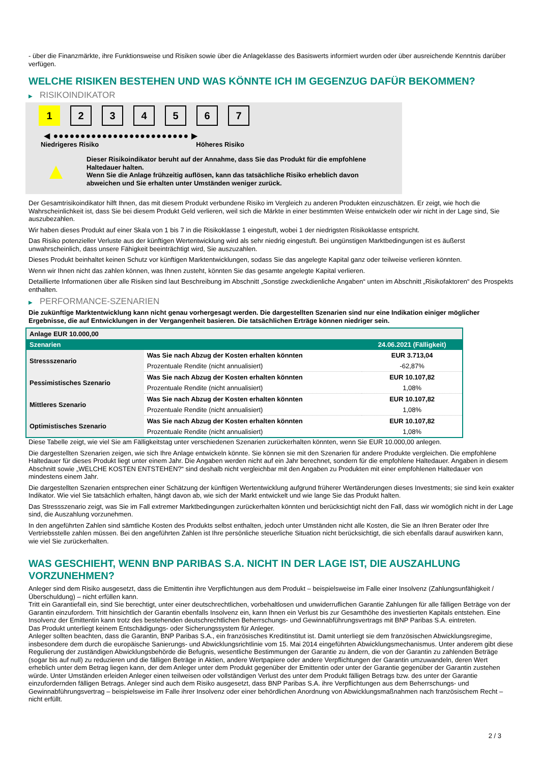- über die Finanzmärkte, ihre Funktionsweise und Risiken sowie über die Anlageklasse des Basiswerts informiert wurden oder über ausreichende Kenntnis darüber verfügen.
WELCHE RISIKEN BESTEHEN UND WAS KÖNNTE ICH IM GEGENZUG DAFÜR BEKOMMEN?
▶ RISIKOINDIKATOR
1 2 3 4 5 6 7
◀ ●●●●●●●●●●●●●●●●●●●●●●●●● ▶
Niedrigeres Risiko Höheres Risiko
▲
Dieser Risikoindikator beruht auf der Annahme, dass Sie das Produkt für die empfohlene Haltedauer halten.
Wenn Sie die Anlage frühzeitig auflösen, kann das tatsächliche Risiko erheblich davon abweichen und Sie erhalten unter Umständen weniger zurück.
Der Gesamtrisikoindikator hilft Ihnen, das mit diesem Produkt verbundene Risiko im Vergleich zu anderen Produkten einzuschätzen. Er zeigt, wie hoch die Wahrscheinlichkeit ist, dass Sie bei diesem Produkt Geld verlieren, weil sich die Märkte in einer bestimmten Weise entwickeln oder wir nicht in der Lage sind, Sie auszubezahlen.
Wir haben dieses Produkt auf einer Skala von 1 bis 7 in die Risikoklasse 1 eingestuft, wobei 1 der niedrigsten Risikoklasse entspricht.
Das Risiko potenzieller Verluste aus der künftigen Wertentwicklung wird als sehr niedrig eingestuft. Bei ungünstigen Marktbedingungen ist es äußerst unwahrscheinlich, dass unsere Fähigkeit beeinträchtigt wird, Sie auszuzahlen.
Dieses Produkt beinhaltet keinen Schutz vor künftigen Marktentwicklungen, sodass Sie das angelegte Kapital ganz oder teilweise verlieren könnten.
Wenn wir Ihnen nicht das zahlen können, was Ihnen zusteht, könnten Sie das gesamte angelegte Kapital verlieren.
Detaillierte Informationen über alle Risiken sind laut Beschreibung im Abschnitt „Sonstige zweckdienliche Angaben“ unten im Abschnitt „Risikofaktoren“ des Prospekts enthalten.
▶ PERFORMANCE-SZENARIEN
Die zukünftige Marktentwicklung kann nicht genau vorhergesagt werden. Die dargestellten Szenarien sind nur eine Indikation einiger möglicher Ergebnisse, die auf Entwicklungen in der Vergangenheit basieren. Die tatsächlichen Erträge können niedriger sein.
| Anlage EUR 10.000,00 | | |
| Szenarien | | 24.06.2021 (Fälligkeit) |
| Stressszenario | Was Sie nach Abzug der Kosten erhalten könnten | EUR 3.713,04 |
| | Prozentuale Rendite (nicht annualisiert) | -62,87% |
| Pessimistisches Szenario | Was Sie nach Abzug der Kosten erhalten könnten | EUR 10.107,82 |
| | Prozentuale Rendite (nicht annualisiert) | 1,08% |
| Mittleres Szenario | Was Sie nach Abzug der Kosten erhalten könnten | EUR 10.107,82 |
| | Prozentuale Rendite (nicht annualisiert) | 1,08% |
| Optimistisches Szenario | Was Sie nach Abzug der Kosten erhalten könnten | EUR 10.107,82 |
| | Prozentuale Rendite (nicht annualisiert) | 1,08% |
Diese Tabelle zeigt, wie viel Sie am Fälligkeitstag unter verschiedenen Szenarien zurückerhalten könnten, wenn Sie EUR 10.000,00 anlegen.
Die dargestellten Szenarien zeigen, wie sich Ihre Anlage entwickeln könnte. Sie können sie mit den Szenarien für andere Produkte vergleichen. Die empfohlene Haltedauer für dieses Produkt liegt unter einem Jahr. Die Angaben werden nicht auf ein Jahr berechnet, sondern für die empfohlene Haltedauer. Angaben in diesem Abschnitt sowie „WELCHE KOSTEN ENTSTEHEN?“ sind deshalb nicht vergleichbar mit den Angaben zu Produkten mit einer empfohlenen Haltedauer von mindestens einem Jahr.
Die dargestellten Szenarien entsprechen einer Schätzung der künftigen Wertentwicklung aufgrund früherer Wertänderungen dieses Investments; sie sind kein exakter Indikator. Wie viel Sie tatsächlich erhalten, hängt davon ab, wie sich der Markt entwickelt und wie lange Sie das Produkt halten.
Das Stressszenario zeigt, was Sie im Fall extremer Marktbedingungen zurückerhalten könnten und berücksichtigt nicht den Fall, dass wir womöglich nicht in der Lage sind, die Auszahlung vorzunehmen.
In den angeführten Zahlen sind sämtliche Kosten des Produkts selbst enthalten, jedoch unter Umständen nicht alle Kosten, die Sie an Ihren Berater oder Ihre Vertriebsstelle zahlen müssen. Bei den angeführten Zahlen ist Ihre persönliche steuerliche Situation nicht berücksichtigt, die sich ebenfalls darauf auswirken kann, wie viel Sie zurückerhalten.
WAS GESCHIEHT, WENN BNP PARIBAS S.A. NICHT IN DER LAGE IST, DIE AUSZAHLUNG VORZUNEHMEN?
Anleger sind dem Risiko ausgesetzt, dass die Emittentin ihre Verpflichtungen aus dem Produkt – beispielsweise im Falle einer Insolvenz (Zahlungsunfähigkeit / Überschuldung) – nicht erfüllen kann.
Tritt ein Garantiefall ein, sind Sie berechtigt, unter einer deutschrechtlichen, vorbehaltlosen und unwiderruflichen Garantie Zahlungen für alle fälligen Beträge von der Garantin einzufordern. Tritt hinsichtlich der Garantin ebenfalls Insolvenz ein, kann Ihnen ein Verlust bis zur Gesamthöhe des investierten Kapitals entstehen. Eine Insolvenz der Emittentin kann trotz des bestehenden deutschrechtlichen Beherrschungs- und Gewinnabführungsvertrags mit BNP Paribas S.A. eintreten.
Das Produkt unterliegt keinem Entschädigungs- oder Sicherungssystem für Anleger.
Anleger sollten beachten, dass die Garantin, BNP Paribas S.A., ein französisches Kreditinstitut ist. Damit unterliegt sie dem französischen Abwicklungsregime, insbesondere dem durch die europäische Sanierungs- und Abwicklungsrichtlinie vom 15. Mai 2014 eingeführten Abwicklungsmechanismus. Unter anderem gibt diese Regulierung der zuständigen Abwicklungsbehörde die Befugnis, wesentliche Bestimmungen der Garantie zu ändern, die von der Garantin zu zahlenden Beträge (sogar bis auf null) zu reduzieren und die fälligen Beträge in Aktien, andere Wertpapiere oder andere Verpflichtungen der Garantin umzuwandeln, deren Wert erheblich unter dem Betrag liegen kann, der dem Anleger unter dem Produkt gegenüber der Emittentin oder unter der Garantie gegenüber der Garantin zustehen würde. Unter Umständen erleiden Anleger einen teilweisen oder vollständigen Verlust des unter dem Produkt fälligen Betrags bzw. des unter der Garantie einzufordernden fälligen Betrags. Anleger sind auch dem Risiko ausgesetzt, dass BNP Paribas S.A. ihre Verpflichtungen aus dem Beherrschungs- und Gewinnabführungsvertrag – beispielsweise im Falle ihrer Insolvenz oder einer behördlichen Anordnung von Abwicklungsmaßnahmen nach französischem Recht – nicht erfüllt.
2 / 3